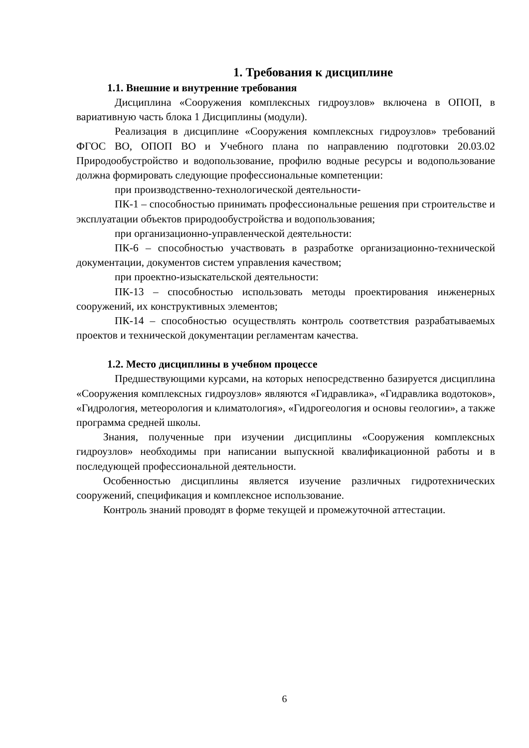1. Требования к дисциплине
1.1. Внешние и внутренние требования
Дисциплина «Сооружения комплексных гидроузлов» включена в ОПОП, в вариативную часть блока 1 Дисциплины (модули).
Реализация в дисциплине «Сооружения комплексных гидроузлов» требований ФГОС ВО, ОПОП ВО и Учебного плана по направлению подготовки 20.03.02 Природообустройство и водопользование, профилю водные ресурсы и водопользование должна формировать следующие профессиональные компетенции:
при производственно-технологической деятельности-
ПК-1 – способностью принимать профессиональные решения при строительстве и эксплуатации объектов природообустройства и водопользования;
при организационно-управленческой деятельности:
ПК-6 – способностью участвовать в разработке организационно-технической документации, документов систем управления качеством;
при проектно-изыскательской деятельности:
ПК-13 – способностью использовать методы проектирования инженерных сооружений, их конструктивных элементов;
ПК-14 – способностью осуществлять контроль соответствия разрабатываемых проектов и технической документации регламентам качества.
1.2. Место дисциплины в учебном процессе
Предшествующими курсами, на которых непосредственно базируется дисциплина «Сооружения комплексных гидроузлов» являются «Гидравлика», «Гидравлика водотоков», «Гидрология, метеорология и климатология», «Гидрогеология и основы геологии», а также программа средней школы.
Знания, полученные при изучении дисциплины «Сооружения комплексных гидроузлов» необходимы при написании выпускной квалификационной работы и в последующей профессиональной деятельности.
Особенностью дисциплины является изучение различных гидротехнических сооружений, спецификация и комплексное использование.
Контроль знаний проводят в форме текущей и промежуточной аттестации.
6